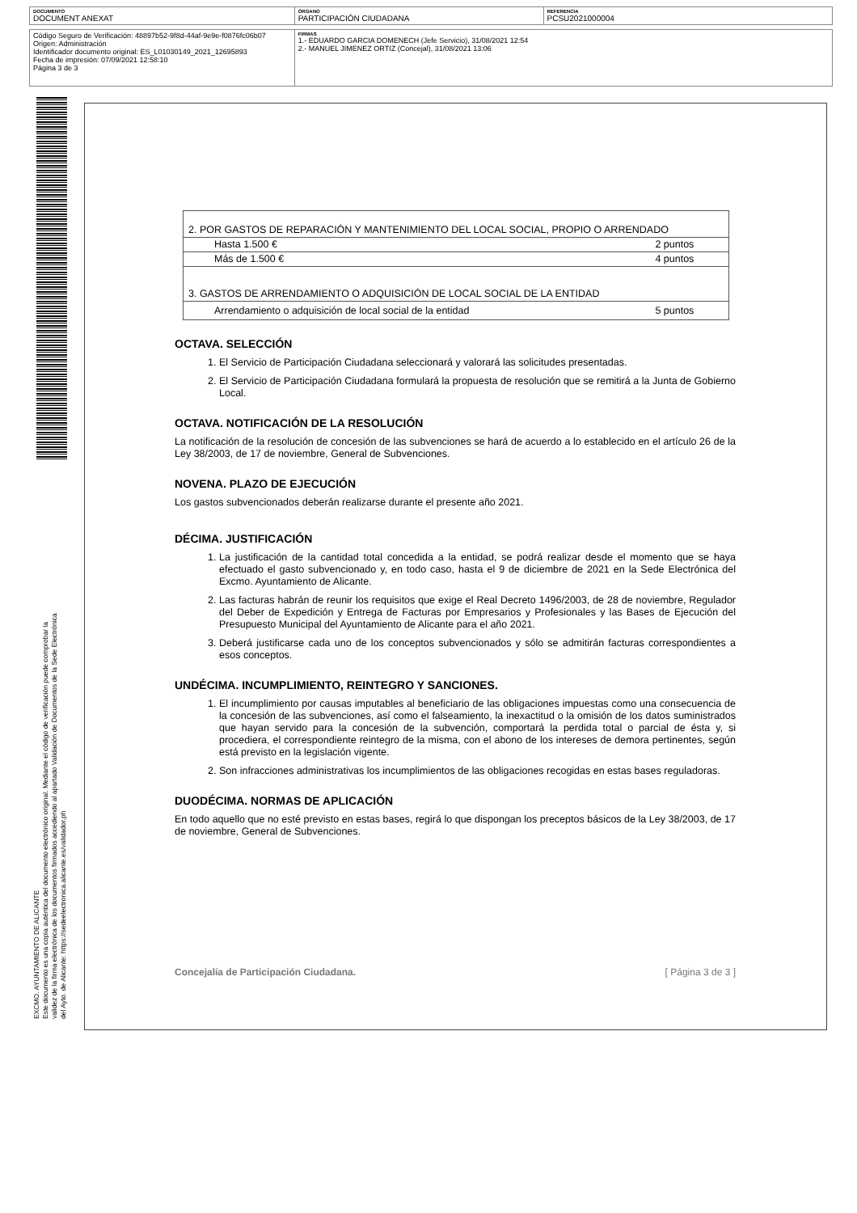| DOCUMENTO DOCUMENT ANEXAT | ÓRGANO PARTICIPACIÓN CIUDADANA | REFERENCIA PCSU2021000004 |
| Código Seguro de Verificación: 48897b52-9f8d-44af-9e9e-f0876fc06b07 Origen: Administración Identificador documento original: ES_L01030149_2021_12695893 Fecha de impresión: 07/09/2021 12:58:10 Página 3 de 3 | FIRMAS 1.- EDUARDO GARCIA DOMENECH (Jefe Servicio), 31/08/2021 12:54 2.- MANUEL JIMENEZ ORTIZ (Concejal), 31/08/2021 13:06 |
EXCMO. AYUNTAMIENTO DE ALICANTE
Este documento es una copia auténtica del documento electrónico original. Mediante el código de verificación puede comprobar la
validez de la firma electrónica de los documentos firmados accediendo al apartado Validación de Documentos de la Sede Electrónica
del Ayto. de Alicante: https://sedeelectronica.alicante.es/validador.ph
| 2. POR GASTOS DE REPARACIÓN Y MANTENIMIENTO DEL LOCAL SOCIAL, PROPIO O ARRENDADO | |
| Hasta 1.500 € | 2 puntos |
| Más de 1.500 € | 4 puntos |
| 3. GASTOS DE ARRENDAMIENTO O ADQUISICIÓN DE LOCAL SOCIAL DE LA ENTIDAD | |
| Arrendamiento o adquisición de local social de la entidad | 5 puntos |
OCTAVA. SELECCIÓN
1. El Servicio de Participación Ciudadana seleccionará y valorará las solicitudes presentadas.
2. El Servicio de Participación Ciudadana formulará la propuesta de resolución que se remitirá a la Junta de Gobierno Local.
OCTAVA. NOTIFICACIÓN DE LA RESOLUCIÓN
La notificación de la resolución de concesión de las subvenciones se hará de acuerdo a lo establecido en el artículo 26 de la Ley 38/2003, de 17 de noviembre, General de Subvenciones.
NOVENA. PLAZO DE EJECUCIÓN
Los gastos subvencionados deberán realizarse durante el presente año 2021.
DÉCIMA. JUSTIFICACIÓN
1. La justificación de la cantidad total concedida a la entidad, se podrá realizar desde el momento que se haya efectuado el gasto subvencionado y, en todo caso, hasta el 9 de diciembre de 2021 en la Sede Electrónica del Excmo. Ayuntamiento de Alicante.
2. Las facturas habrán de reunir los requisitos que exige el Real Decreto 1496/2003, de 28 de noviembre, Regulador del Deber de Expedición y Entrega de Facturas por Empresarios y Profesionales y las Bases de Ejecución del Presupuesto Municipal del Ayuntamiento de Alicante para el año 2021.
3. Deberá justificarse cada uno de los conceptos subvencionados y sólo se admitirán facturas correspondientes a esos conceptos.
UNDÉCIMA. INCUMPLIMIENTO, REINTEGRO Y SANCIONES.
1. El incumplimiento por causas imputables al beneficiario de las obligaciones impuestas como una consecuencia de la concesión de las subvenciones, así como el falseamiento, la inexactitud o la omisión de los datos suministrados que hayan servido para la concesión de la subvención, comportará la perdida total o parcial de ésta y, si procediera, el correspondiente reintegro de la misma, con el abono de los intereses de demora pertinentes, según está previsto en la legislación vigente.
2. Son infracciones administrativas los incumplimientos de las obligaciones recogidas en estas bases reguladoras.
DUODÉCIMA. NORMAS DE APLICACIÓN
En todo aquello que no esté previsto en estas bases, regirá lo que dispongan los preceptos básicos de la Ley 38/2003, de 17 de noviembre, General de Subvenciones.
Concejalía de Participación Ciudadana. [ Página 3 de 3 ]